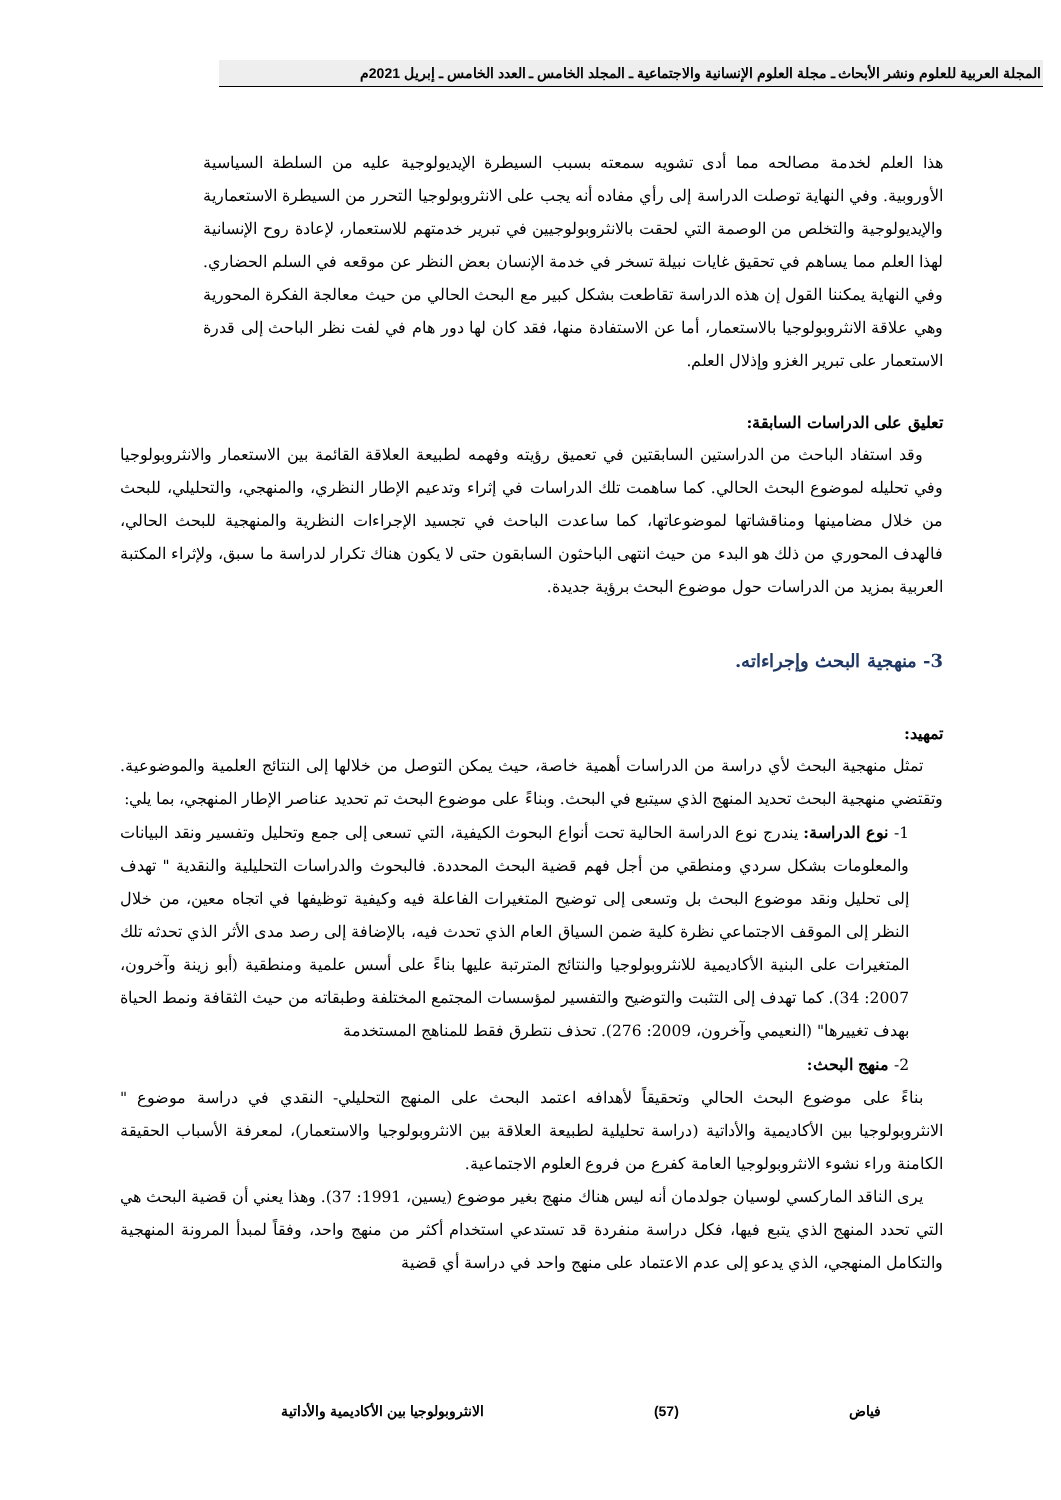المجلة العربية للعلوم ونشر الأبحاث ـ مجلة العلوم الإنسانية والاجتماعية ـ المجلد الخامس ـ العدد الخامس ـ إبريل 2021م
هذا العلم لخدمة مصالحه مما أدى تشويه سمعته بسبب السيطرة الإيديولوجية عليه من السلطة السياسية الأوروبية. وفي النهاية توصلت الدراسة إلى رأي مفاده أنه يجب على الانثروبولوجيا التحرر من السيطرة الاستعمارية والإيديولوجية والتخلص من الوصمة التي لحقت بالانثروبولوجيين في تبرير خدمتهم للاستعمار، لإعادة روح الإنسانية لهذا العلم مما يساهم في تحقيق غايات نبيلة تسخر في خدمة الإنسان بعض النظر عن موقعه في السلم الحضاري. وفي النهاية يمكننا القول إن هذه الدراسة تقاطعت بشكل كبير مع البحث الحالي من حيث معالجة الفكرة المحورية وهي علاقة الانثروبولوجيا بالاستعمار، أما عن الاستفادة منها، فقد كان لها دور هام في لفت نظر الباحث إلى قدرة الاستعمار على تبرير الغزو وإذلال العلم.
تعليق على الدراسات السابقة:
وقد استفاد الباحث من الدراستين السابقتين في تعميق رؤيته وفهمه لطبيعة العلاقة القائمة بين الاستعمار والانثروبولوجيا وفي تحليله لموضوع البحث الحالي. كما ساهمت تلك الدراسات في إثراء وتدعيم الإطار النظري، والمنهجي، والتحليلي، للبحث من خلال مضامينها ومناقشاتها لموضوعاتها، كما ساعدت الباحث في تجسيد الإجراءات النظرية والمنهجية للبحث الحالي، فالهدف المحوري من ذلك هو البدء من حيث انتهى الباحثون السابقون حتى لا يكون هناك تكرار لدراسة ما سبق، ولإثراء المكتبة العربية بمزيد من الدراسات حول موضوع البحث برؤية جديدة.
3- منهجية البحث وإجراءاته.
تمهيد:
تمثل منهجية البحث لأي دراسة من الدراسات أهمية خاصة، حيث يمكن التوصل من خلالها إلى النتائج العلمية والموضوعية. وتقتضي منهجية البحث تحديد المنهج الذي سيتبع في البحث. وبناءً على موضوع البحث تم تحديد عناصر الإطار المنهجي، بما يلي:
1- نوع الدراسة: يندرج نوع الدراسة الحالية تحت أنواع البحوث الكيفية، التي تسعى إلى جمع وتحليل وتفسير ونقد البيانات والمعلومات بشكل سردي ومنطقي من أجل فهم قضية البحث المحددة. فالبحوث والدراسات التحليلية والنقدية " تهدف إلى تحليل ونقد موضوع البحث بل وتسعى إلى توضيح المتغيرات الفاعلة فيه وكيفية توظيفها في اتجاه معين، من خلال النظر إلى الموقف الاجتماعي نظرة كلية ضمن السياق العام الذي تحدث فيه، بالإضافة إلى رصد مدى الأثر الذي تحدثه تلك المتغيرات على البنية الأكاديمية للانثروبولوجيا والنتائج المترتبة عليها بناءً على أسس علمية ومنطقية (أبو زينة وآخرون، 2007: 34). كما تهدف إلى التثبت والتوضيح والتفسير لمؤسسات المجتمع المختلفة وطبقاته من حيث الثقافة ونمط الحياة بهدف تغييرها" (النعيمي وآخرون، 2009: 276). تحذف نتطرق فقط للمناهج المستخدمة
2- منهج البحث:
بناءً على موضوع البحث الحالي وتحقيقاً لأهدافه اعتمد البحث على المنهج التحليلي- النقدي في دراسة موضوع " الانثروبولوجيا بين الأكاديمية والأداتية (دراسة تحليلية لطبيعة العلاقة بين الانثروبولوجيا والاستعمار)، لمعرفة الأسباب الحقيقة الكامنة وراء نشوء الانثروبولوجيا العامة كفرع من فروع العلوم الاجتماعية.
يرى الناقد الماركسي لوسيان جولدمان أنه ليس هناك منهج بغير موضوع (يسين، 1991: 37). وهذا يعني أن قضية البحث هي التي تحدد المنهج الذي يتبع فيها، فكل دراسة منفردة قد تستدعي استخدام أكثر من منهج واحد، وفقاً لمبدأ المرونة المنهجية والتكامل المنهجي، الذي يدعو إلى عدم الاعتماد على منهج واحد في دراسة أي قضية
فياض (57) الانثروبولوجيا بين الأكاديمية والأداتية